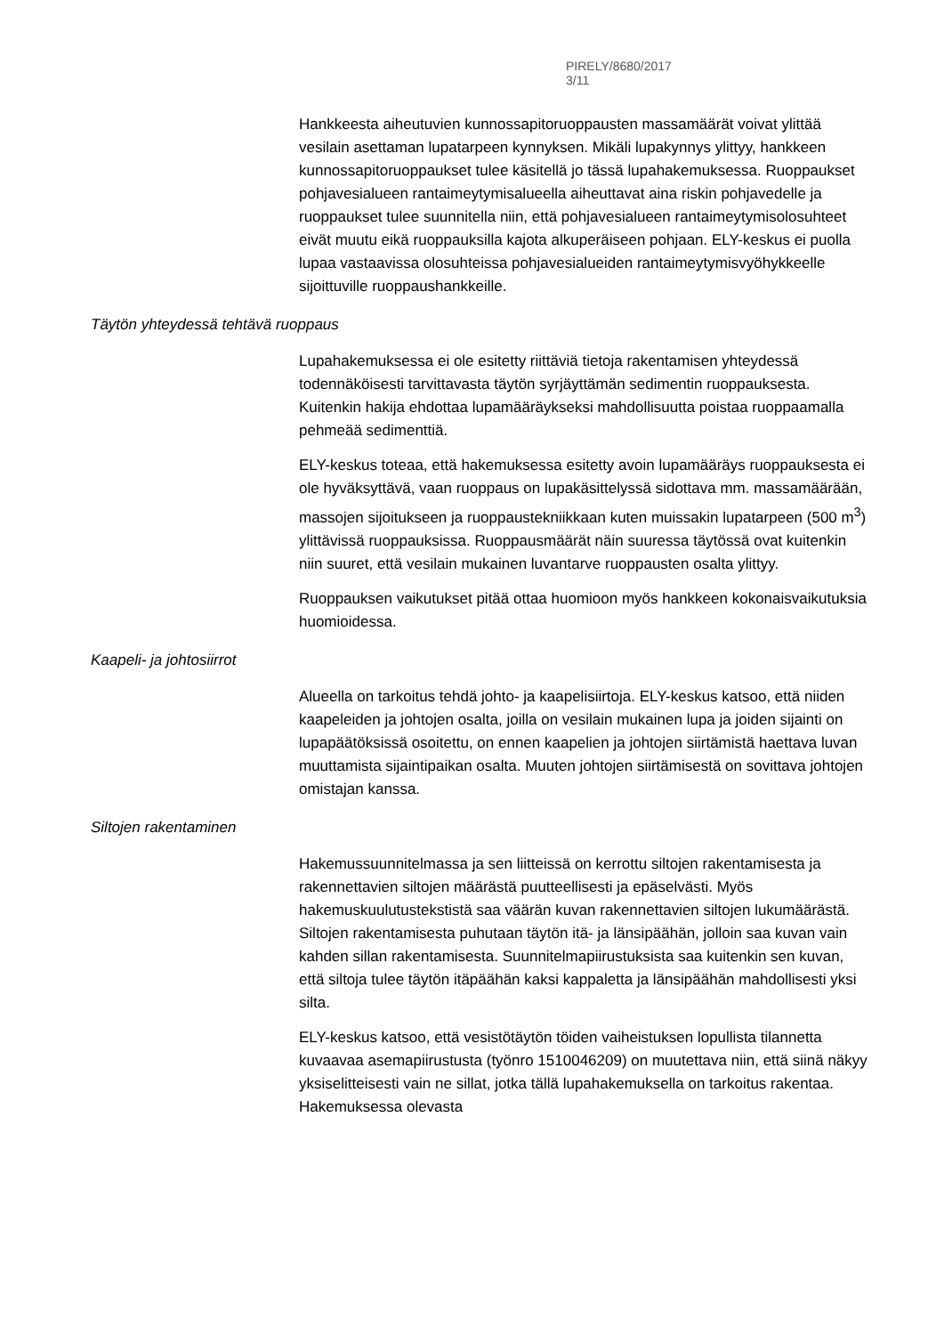PIRELY/8680/2017 3/11
Hankkeesta aiheutuvien kunnossapitoruoppausten massamäärät voivat ylittää vesilain asettaman lupatarpeen kynnyksen. Mikäli lupakynnys ylittyy, hankkeen kunnossapitoruoppaukset tulee käsitellä jo tässä lupahakemuksessa. Ruoppaukset pohjavesialueen rantaimeytymisalueella aiheuttavat aina riskin pohjavedelle ja ruoppaukset tulee suunnitella niin, että pohjavesialueen rantaimeytymisolosuhteet eivät muutu eikä ruoppauksilla kajota alkuperäiseen pohjaan. ELY-keskus ei puolla lupaa vastaavissa olosuhteissa pohjavesialueiden rantaimeytymisvyöhykkeelle sijoittuville ruoppaushankkeille.
Täytön yhteydessä tehtävä ruoppaus
Lupahakemuksessa ei ole esitetty riittäviä tietoja rakentamisen yhteydessä todennäköisesti tarvittavasta täytön syrjäyttämän sedimentin ruoppauksesta. Kuitenkin hakija ehdottaa lupamääräykseksi mahdollisuutta poistaa ruoppaamalla pehmeää sedimenttiä.
ELY-keskus toteaa, että hakemuksessa esitetty avoin lupamääräys ruoppauksesta ei ole hyväksyttävä, vaan ruoppaus on lupakäsittelyssä sidottava mm. massamäärään, massojen sijoitukseen ja ruoppaustekniikkaan kuten muissakin lupatarpeen (500 m<sup>3</sup>) ylittävissä ruoppauksissa. Ruoppausmäärät näin suuressa täytössä ovat kuitenkin niin suuret, että vesilain mukainen luvantarve ruoppausten osalta ylittyy.
Ruoppauksen vaikutukset pitää ottaa huomioon myös hankkeen kokonaisvaikutuksia huomioidessa.
Kaapeli- ja johtosiirrot
Alueella on tarkoitus tehdä johto- ja kaapelisiirtoja. ELY-keskus katsoo, että niiden kaapeleiden ja johtojen osalta, joilla on vesilain mukainen lupa ja joiden sijainti on lupapäätöksissä osoitettu, on ennen kaapelien ja johtojen siirtämistä haettava luvan muuttamista sijaintipaikan osalta. Muuten johtojen siirtämisestä on sovittava johtojen omistajan kanssa.
Siltojen rakentaminen
Hakemussuunnitelmassa ja sen liitteissä on kerrottu siltojen rakentamisesta ja rakennettavien siltojen määrästä puutteellisesti ja epäselvästi. Myös hakemuskuulutustekstistä saa väärän kuvan rakennettavien siltojen lukumäärästä. Siltojen rakentamisesta puhutaan täytön itä- ja länsipäähän, jolloin saa kuvan vain kahden sillan rakentamisesta. Suunnitelmapiirustuksista saa kuitenkin sen kuvan, että siltoja tulee täytön itäpäähän kaksi kappaletta ja länsipäähän mahdollisesti yksi silta.
ELY-keskus katsoo, että vesistötäytön töiden vaiheistuksen lopullista tilannetta kuvaavaa asemapiirustusta (työnro 1510046209) on muutettava niin, että siinä näkyy yksiselitteisesti vain ne sillat, jotka tällä lupahakemuksella on tarkoitus rakentaa. Hakemuksessa olevasta